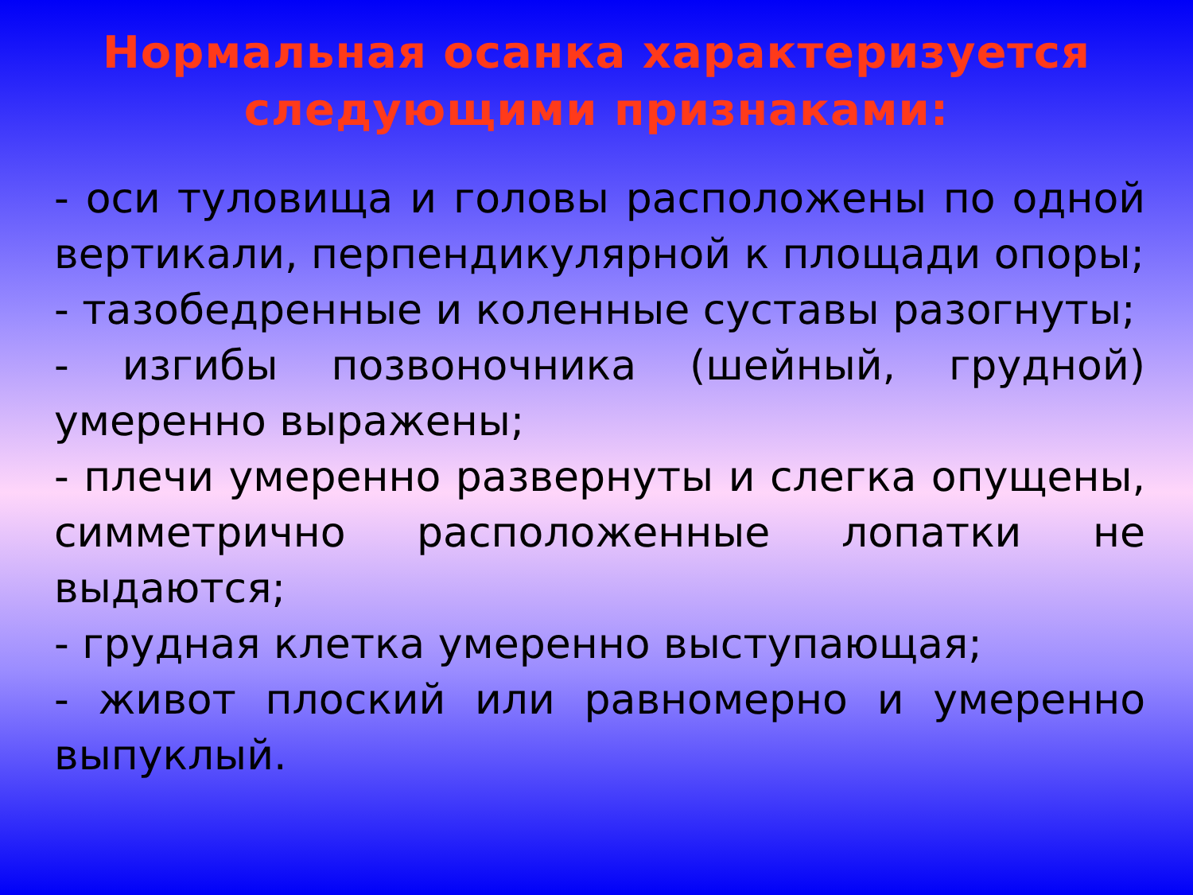Нормальная осанка характеризуется следующими признаками:
- оси туловища и головы расположены по одной вертикали, перпендикулярной к площади опоры;
- тазобедренные и коленные суставы разогнуты;
- изгибы позвоночника (шейный, грудной) умеренно выражены;
- плечи умеренно развернуты и слегка опущены, симметрично расположенные лопатки не выдаются;
- грудная клетка умеренно выступающая;
- живот плоский или равномерно и умеренно выпуклый.